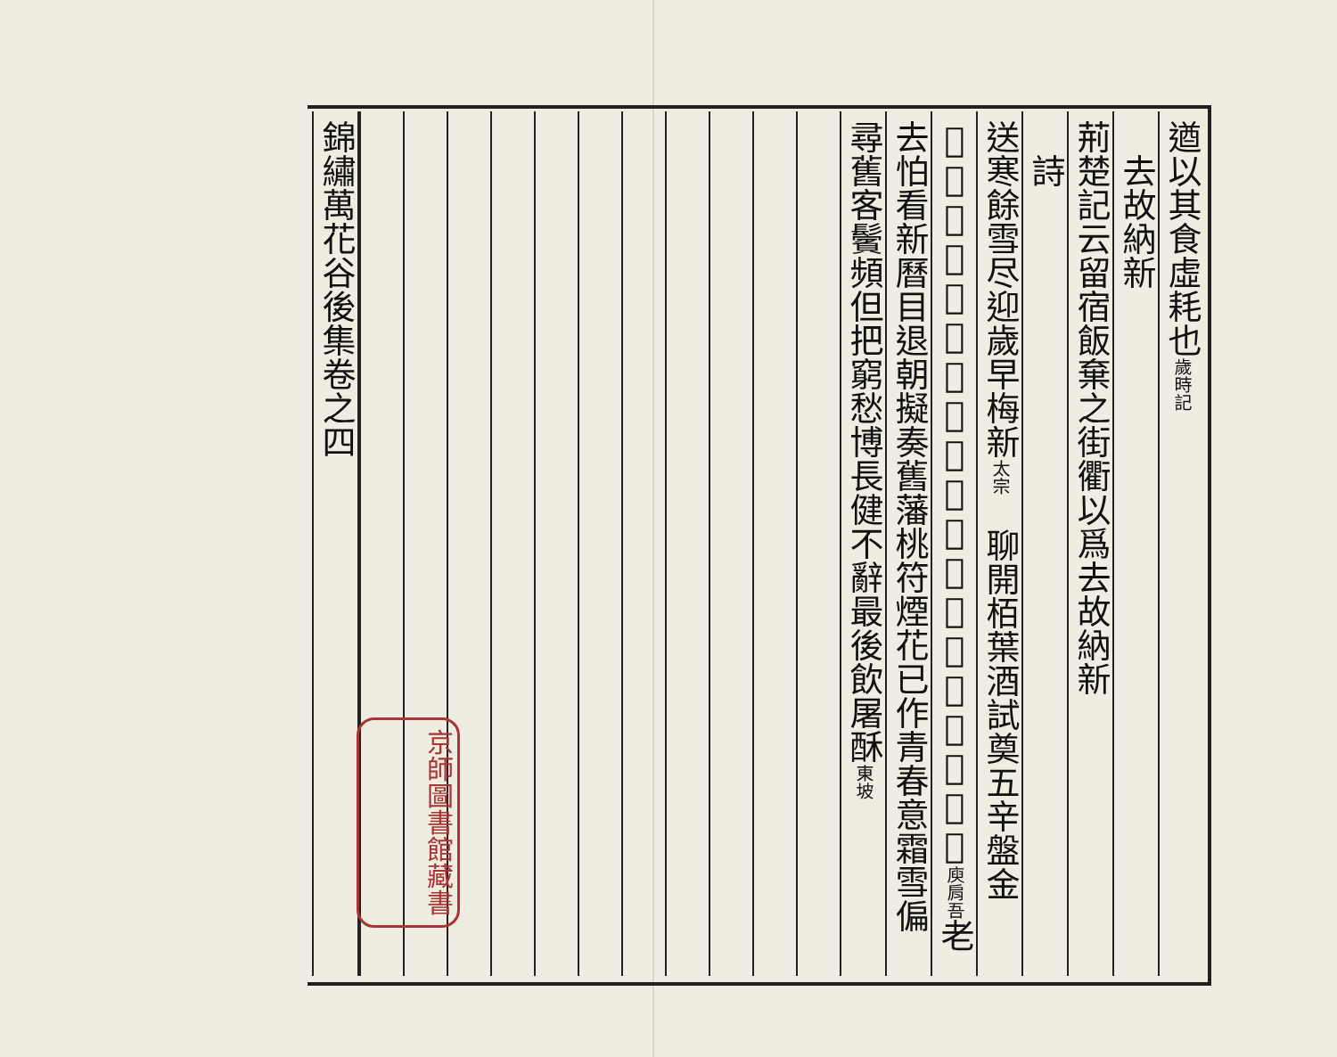遒以其食虛耗也歲時記
　去故納新
荊楚記云留宿飯棄之街衢以爲去故納新
　詩
送寒餘雪尽迎歲早梅新太宗　聊開栢葉酒試奠五辛盤金
𬒳崗神虆朱泥却鬼丸梅花應可折惜爲雪中看庾肩吾老
去怕看新曆目退朝擬奏舊藩桃符煙花已作青春意霜雪偏
尋舊客鬢頻但把窮愁博長健不辭最後飲屠酥東坡
錦繡萬花谷後集卷之四
京師圖書館藏書